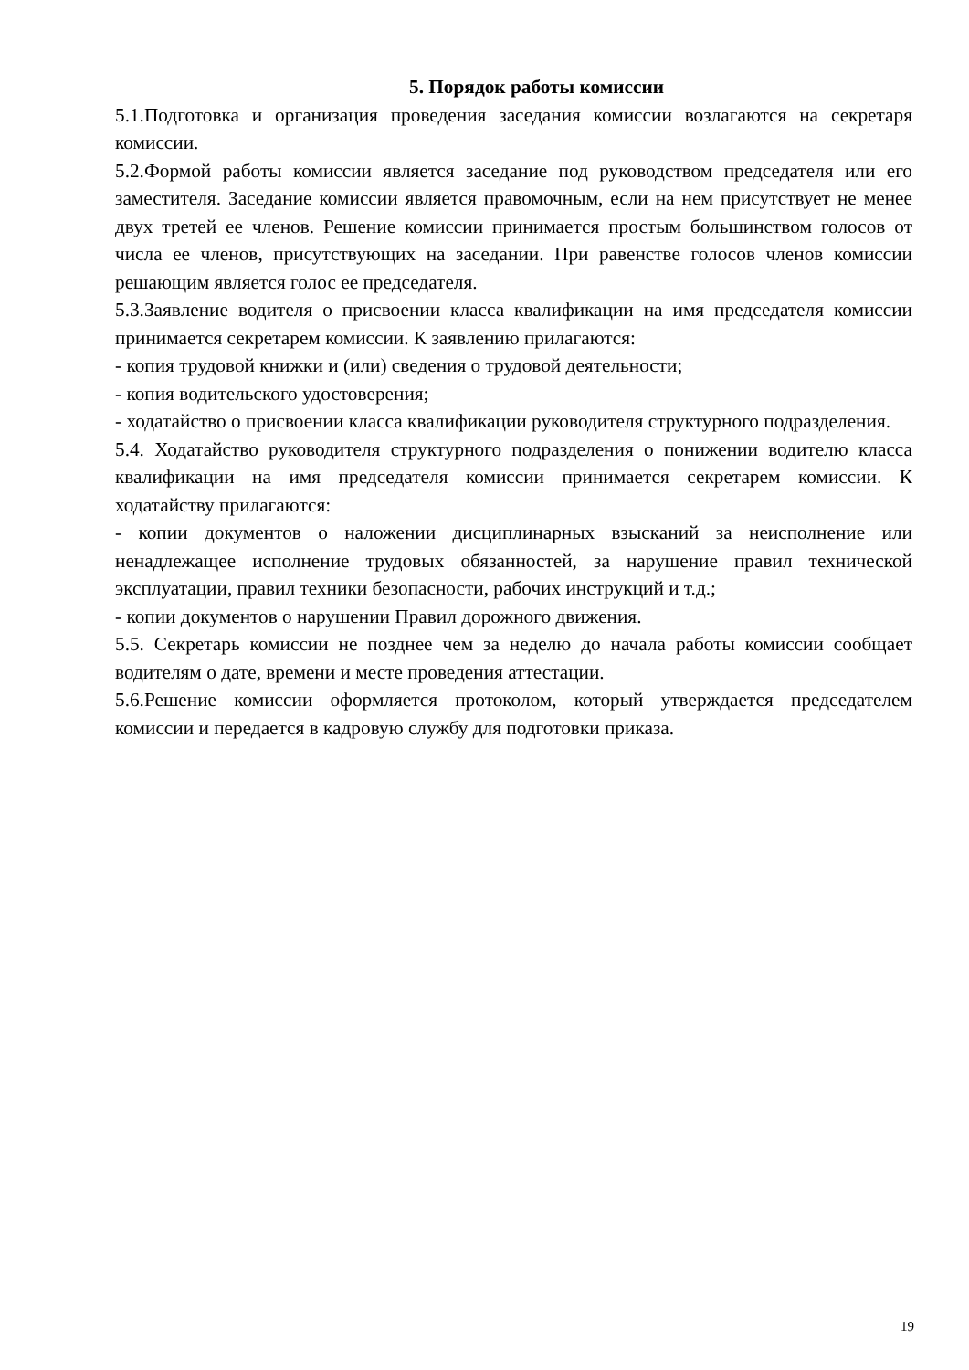5. Порядок работы комиссии
5.1.Подготовка и организация проведения заседания комиссии возлагаются на секретаря комиссии.
5.2.Формой работы комиссии является заседание под руководством председателя или его заместителя. Заседание комиссии является правомочным, если на нем присутствует не менее двух третей ее членов. Решение комиссии принимается простым большинством голосов от числа ее членов, присутствующих на заседании. При равенстве голосов членов комиссии решающим является голос ее председателя.
5.3.Заявление водителя о присвоении класса квалификации на имя председателя комиссии принимается секретарем комиссии. К заявлению прилагаются:
- копия трудовой книжки и (или) сведения о трудовой деятельности;
- копия водительского удостоверения;
- ходатайство о присвоении класса квалификации руководителя структурного подразделения.
5.4. Ходатайство руководителя структурного подразделения о понижении водителю класса квалификации на имя председателя комиссии принимается секретарем комиссии. К ходатайству прилагаются:
- копии документов о наложении дисциплинарных взысканий за неисполнение или ненадлежащее исполнение трудовых обязанностей, за нарушение правил технической эксплуатации, правил техники безопасности, рабочих инструкций и т.д.;
- копии документов о нарушении Правил дорожного движения.
5.5. Секретарь комиссии не позднее чем за неделю до начала работы комиссии сообщает водителям о дате, времени и месте проведения аттестации.
5.6.Решение комиссии оформляется протоколом, который утверждается председателем комиссии и передается в кадровую службу для подготовки приказа.
19